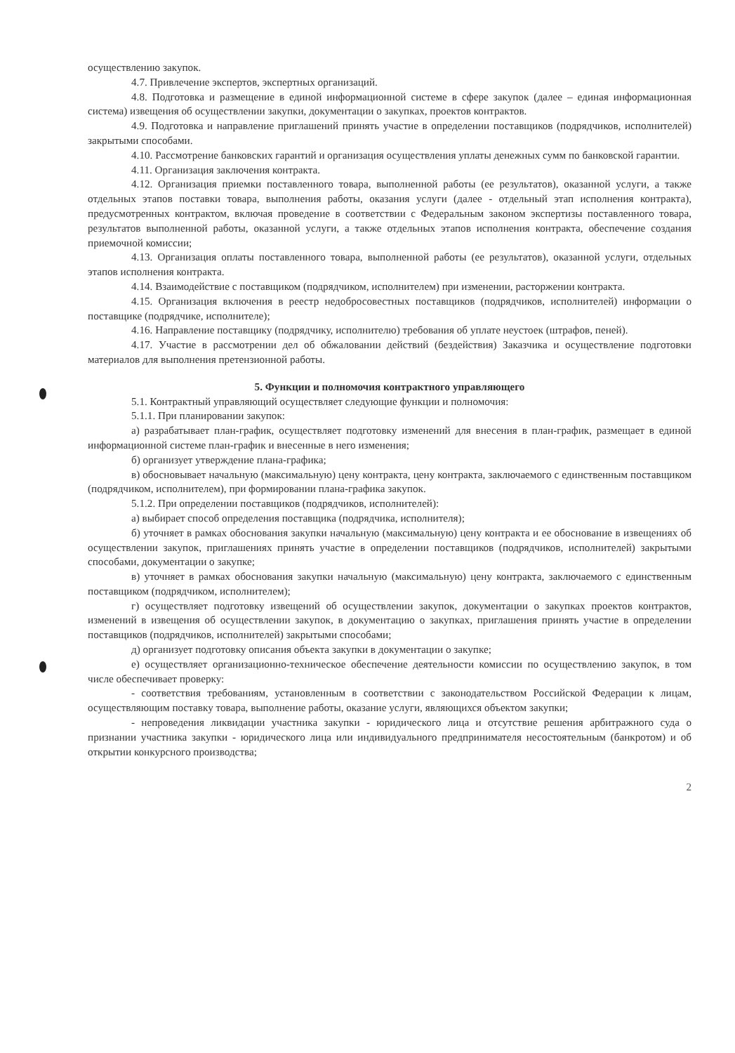осуществлению закупок.
4.7. Привлечение экспертов, экспертных организаций.
4.8. Подготовка и размещение в единой информационной системе в сфере закупок (далее – единая информационная система) извещения об осуществлении закупки, документации о закупках, проектов контрактов.
4.9. Подготовка и направление приглашений принять участие в определении поставщиков (подрядчиков, исполнителей) закрытыми способами.
4.10. Рассмотрение банковских гарантий и организация осуществления уплаты денежных сумм по банковской гарантии.
4.11. Организация заключения контракта.
4.12. Организация приемки поставленного товара, выполненной работы (ее результатов), оказанной услуги, а также отдельных этапов поставки товара, выполнения работы, оказания услуги (далее - отдельный этап исполнения контракта), предусмотренных контрактом, включая проведение в соответствии с Федеральным законом экспертизы поставленного товара, результатов выполненной работы, оказанной услуги, а также отдельных этапов исполнения контракта, обеспечение создания приемочной комиссии;
4.13. Организация оплаты поставленного товара, выполненной работы (ее результатов), оказанной услуги, отдельных этапов исполнения контракта.
4.14. Взаимодействие с поставщиком (подрядчиком, исполнителем) при изменении, расторжении контракта.
4.15. Организация включения в реестр недобросовестных поставщиков (подрядчиков, исполнителей) информации о поставщике (подрядчике, исполнителе);
4.16. Направление поставщику (подрядчику, исполнителю) требования об уплате неустоек (штрафов, пеней).
4.17. Участие в рассмотрении дел об обжаловании действий (бездействия) Заказчика и осуществление подготовки материалов для выполнения претензионной работы.
5. Функции и полномочия контрактного управляющего
5.1. Контрактный управляющий осуществляет следующие функции и полномочия:
5.1.1. При планировании закупок:
а) разрабатывает план-график, осуществляет подготовку изменений для внесения в план-график, размещает в единой информационной системе план-график и внесенные в него изменения;
б) организует утверждение плана-графика;
в) обосновывает начальную (максимальную) цену контракта, цену контракта, заключаемого с единственным поставщиком (подрядчиком, исполнителем), при формировании плана-графика закупок.
5.1.2. При определении поставщиков (подрядчиков, исполнителей):
а) выбирает способ определения поставщика (подрядчика, исполнителя);
б) уточняет в рамках обоснования закупки начальную (максимальную) цену контракта и ее обоснование в извещениях об осуществлении закупок, приглашениях принять участие в определении поставщиков (подрядчиков, исполнителей) закрытыми способами, документации о закупке;
в) уточняет в рамках обоснования закупки начальную (максимальную) цену контракта, заключаемого с единственным поставщиком (подрядчиком, исполнителем);
г) осуществляет подготовку извещений об осуществлении закупок, документации о закупках проектов контрактов, изменений в извещения об осуществлении закупок, в документацию о закупках, приглашения принять участие в определении поставщиков (подрядчиков, исполнителей) закрытыми способами;
д) организует подготовку описания объекта закупки в документации о закупке;
е) осуществляет организационно-техническое обеспечение деятельности комиссии по осуществлению закупок, в том числе обеспечивает проверку:
- соответствия требованиям, установленным в соответствии с законодательством Российской Федерации к лицам, осуществляющим поставку товара, выполнение работы, оказание услуги, являющихся объектом закупки;
- непроведения ликвидации участника закупки - юридического лица и отсутствие решения арбитражного суда о признании участника закупки - юридического лица или индивидуального предпринимателя несостоятельным (банкротом) и об открытии конкурсного производства;
2